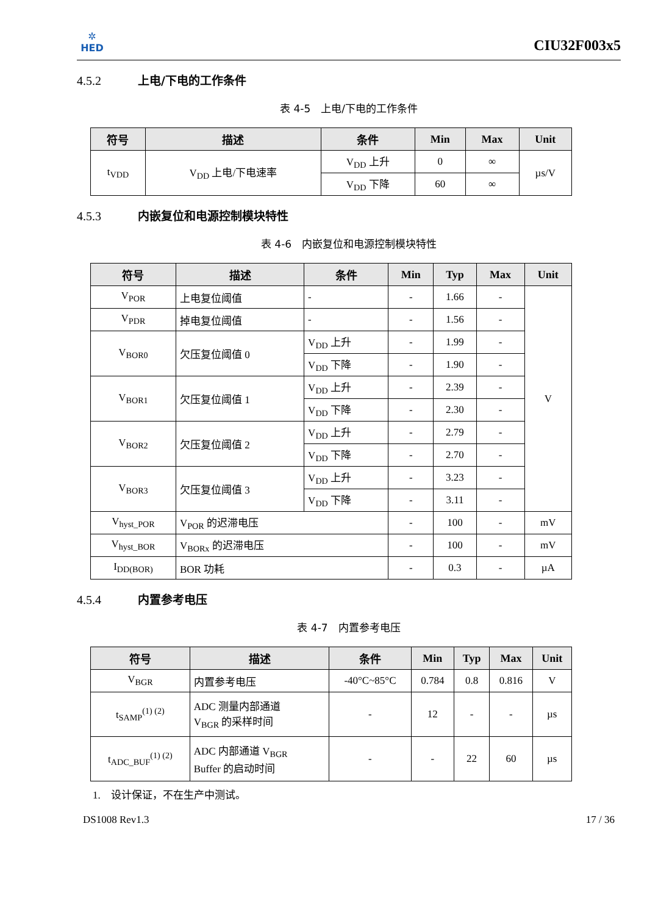✲
HED
CIU32F003x5
4.5.2 上电/下电的工作条件
表 4-5　上电/下电的工作条件
| 符号 | 描述 | 条件 | Min | Max | Unit |
| --- | --- | --- | --- | --- | --- |
| t<sub>VDD</sub> | V<sub>DD</sub> 上电/下电速率 | V<sub>DD</sub> 上升 | 0 | ∞ | µs/V |
| | | V<sub>DD</sub> 下降 | 60 | ∞ | |
4.5.3 内嵌复位和电源控制模块特性
表 4-6　内嵌复位和电源控制模块特性
| 符号 | 描述 | 条件 | Min | Typ | Max | Unit |
| --- | --- | --- | --- | --- | --- | --- |
| V<sub>POR</sub> | 上电复位阈值 | - | - | 1.66 | - | V |
| V<sub>PDR</sub> | 掉电复位阈值 | - | - | 1.56 | - | |
| V<sub>BOR0</sub> | 欠压复位阈值 0 | V<sub>DD</sub> 上升 | - | 1.99 | - | |
| | | V<sub>DD</sub> 下降 | - | 1.90 | - | |
| V<sub>BOR1</sub> | 欠压复位阈值 1 | V<sub>DD</sub> 上升 | - | 2.39 | - | |
| | | V<sub>DD</sub> 下降 | - | 2.30 | - | |
| V<sub>BOR2</sub> | 欠压复位阈值 2 | V<sub>DD</sub> 上升 | - | 2.79 | - | |
| | | V<sub>DD</sub> 下降 | - | 2.70 | - | |
| V<sub>BOR3</sub> | 欠压复位阈值 3 | V<sub>DD</sub> 上升 | - | 3.23 | - | |
| | | V<sub>DD</sub> 下降 | - | 3.11 | - | |
| V<sub>hyst_POR</sub> | V<sub>POR</sub> 的迟滞电压 | | - | 100 | - | mV |
| V<sub>hyst_BOR</sub> | V<sub>BORx</sub> 的迟滞电压 | | - | 100 | - | mV |
| I<sub>DD(BOR)</sub> | BOR 功耗 | | - | 0.3 | - | µA |
4.5.4 内置参考电压
表 4-7　内置参考电压
| 符号 | 描述 | 条件 | Min | Typ | Max | Unit |
| --- | --- | --- | --- | --- | --- | --- |
| V<sub>BGR</sub> | 内置参考电压 | -40°C~85°C | 0.784 | 0.8 | 0.816 | V |
| t<sub>SAMP</sub><sup>(1) (2)</sup> | ADC 测量内部通道 V<sub>BGR</sub> 的采样时间 | - | 12 | - | - | µs |
| t<sub>ADC_BUF</sub><sup>(1) (2)</sup> | ADC 内部通道 V<sub>BGR</sub> Buffer 的启动时间 | - | - | 22 | 60 | µs |
1.　设计保证，不在生产中测试。
DS1008 Rev1.3 17 / 36